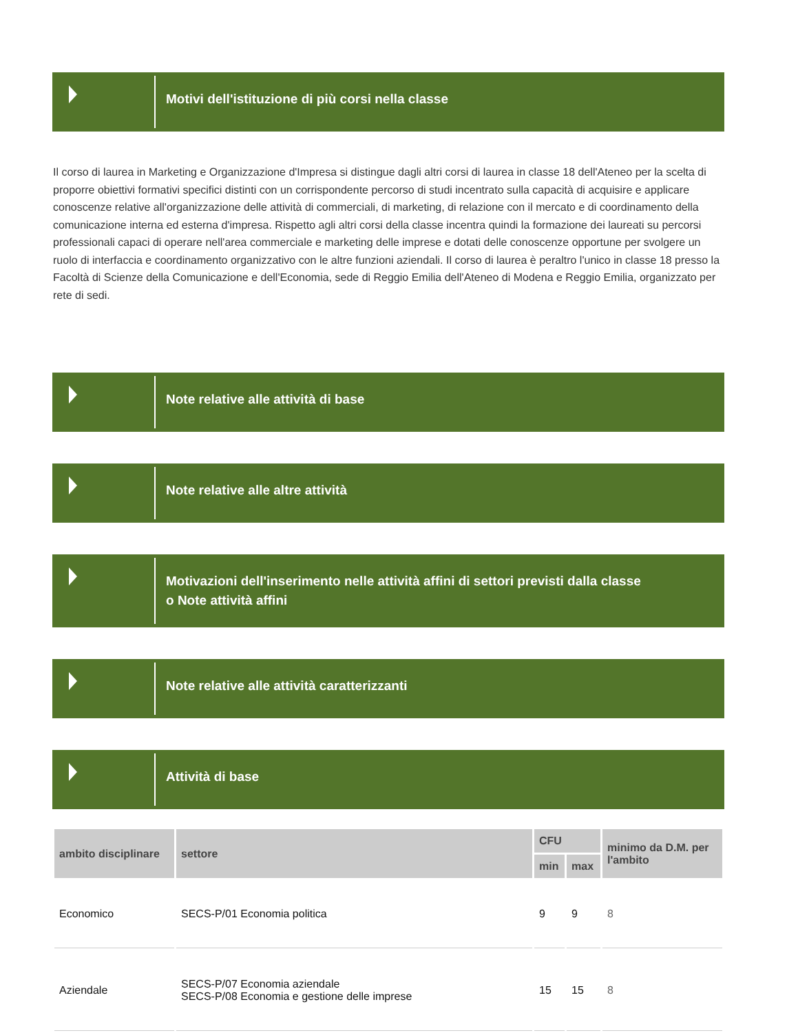Motivi dell'istituzione di più corsi nella classe
Il corso di laurea in Marketing e Organizzazione d'Impresa si distingue dagli altri corsi di laurea in classe 18 dell'Ateneo per la scelta di proporre obiettivi formativi specifici distinti con un corrispondente percorso di studi incentrato sulla capacità di acquisire e applicare conoscenze relative all'organizzazione delle attività di commerciali, di marketing, di relazione con il mercato e di coordinamento della comunicazione interna ed esterna d'impresa. Rispetto agli altri corsi della classe incentra quindi la formazione dei laureati su percorsi professionali capaci di operare nell'area commerciale e marketing delle imprese e dotati delle conoscenze opportune per svolgere un ruolo di interfaccia e coordinamento organizzativo con le altre funzioni aziendali. Il corso di laurea è peraltro l'unico in classe 18 presso la Facoltà di Scienze della Comunicazione e dell'Economia, sede di Reggio Emilia dell'Ateneo di Modena e Reggio Emilia, organizzato per rete di sedi.
Note relative alle attività di base
Note relative alle altre attività
Motivazioni dell'inserimento nelle attività affini di settori previsti dalla classe
o Note attività affini
Note relative alle attività caratterizzanti
Attività di base
| ambito disciplinare | settore | CFU | | minimo da D.M. per l'ambito |
| --- | --- | --- | --- | --- |
| | | min | max | |
| Economico | SECS-P/01 Economia politica | 9 | 9 | 8 |
| Aziendale | SECS-P/07 Economia aziendale SECS-P/08 Economia e gestione delle imprese | 15 | 15 | 8 |